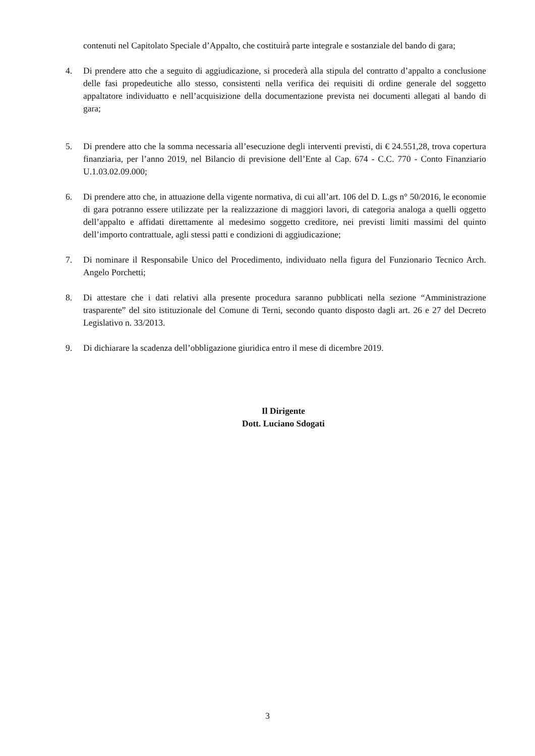contenuti nel Capitolato Speciale d’Appalto, che costituirà parte integrale e sostanziale del bando di gara;
4. Di prendere atto che a seguito di aggiudicazione, si procederà alla stipula del contratto d’appalto a conclusione delle fasi propedeutiche allo stesso, consistenti nella verifica dei requisiti di ordine generale del soggetto appaltatore individuatto e nell’acquisizione della documentazione prevista nei documenti allegati al bando di gara;
5. Di prendere atto che la somma necessaria all’esecuzione degli interventi previsti, di € 24.551,28, trova copertura finanziaria, per l’anno 2019, nel Bilancio di previsione dell’Ente al Cap. 674 - C.C. 770 - Conto Finanziario U.1.03.02.09.000;
6. Di prendere atto che, in attuazione della vigente normativa, di cui all’art. 106 del D. L.gs n° 50/2016, le economie di gara potranno essere utilizzate per la realizzazione di maggiori lavori, di categoria analoga a quelli oggetto dell’appalto e affidati direttamente al medesimo soggetto creditore, nei previsti limiti massimi del quinto dell’importo contrattuale, agli stessi patti e condizioni di aggiudicazione;
7. Di nominare il Responsabile Unico del Procedimento, individuato nella figura del Funzionario Tecnico Arch. Angelo Porchetti;
8. Di attestare che i dati relativi alla presente procedura saranno pubblicati nella sezione “Amministrazione trasparente” del sito istituzionale del Comune di Terni, secondo quanto disposto dagli art. 26 e 27 del Decreto Legislativo n. 33/2013.
9. Di dichiarare la scadenza dell’obbligazione giuridica entro il mese di dicembre 2019.
Il Dirigente
Dott. Luciano Sdogati
3